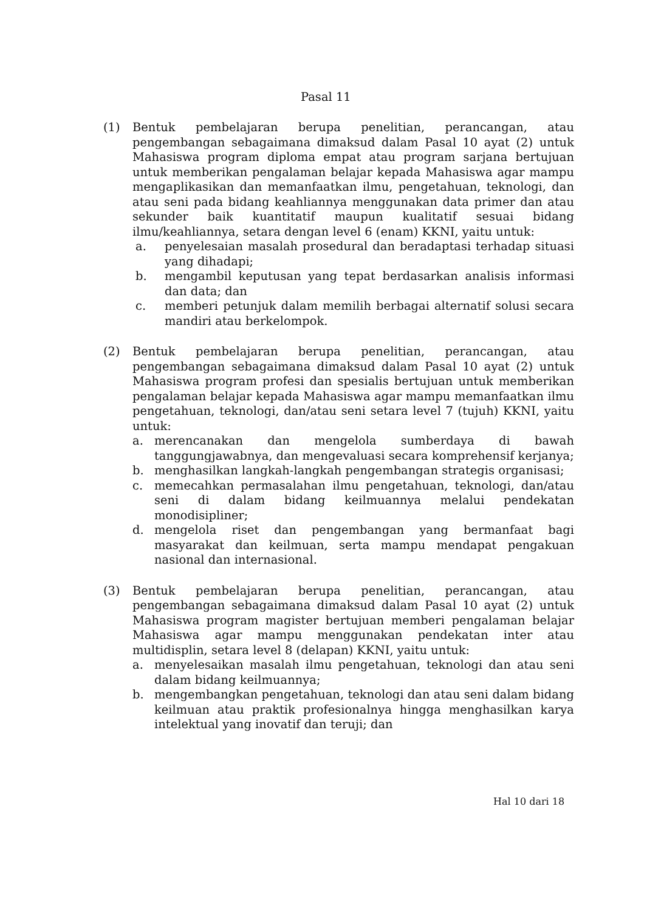Pasal 11
(1) Bentuk pembelajaran berupa penelitian, perancangan, atau pengembangan sebagaimana dimaksud dalam Pasal 10 ayat (2) untuk Mahasiswa program diploma empat atau program sarjana bertujuan untuk memberikan pengalaman belajar kepada Mahasiswa agar mampu mengaplikasikan dan memanfaatkan ilmu, pengetahuan, teknologi, dan atau seni pada bidang keahliannya menggunakan data primer dan atau sekunder baik kuantitatif maupun kualitatif sesuai bidang ilmu/keahliannya, setara dengan level 6 (enam) KKNI, yaitu untuk:
a. penyelesaian masalah prosedural dan beradaptasi terhadap situasi yang dihadapi;
b. mengambil keputusan yang tepat berdasarkan analisis informasi dan data; dan
c. memberi petunjuk dalam memilih berbagai alternatif solusi secara mandiri atau berkelompok.
(2) Bentuk pembelajaran berupa penelitian, perancangan, atau pengembangan sebagaimana dimaksud dalam Pasal 10 ayat (2) untuk Mahasiswa program profesi dan spesialis bertujuan untuk memberikan pengalaman belajar kepada Mahasiswa agar mampu memanfaatkan ilmu pengetahuan, teknologi, dan/atau seni setara level 7 (tujuh) KKNI, yaitu untuk:
a. merencanakan dan mengelola sumberdaya di bawah tanggungjawabnya, dan mengevaluasi secara komprehensif kerjanya;
b. menghasilkan langkah-langkah pengembangan strategis organisasi;
c. memecahkan permasalahan ilmu pengetahuan, teknologi, dan/atau seni di dalam bidang keilmuannya melalui pendekatan monodisipliner;
d. mengelola riset dan pengembangan yang bermanfaat bagi masyarakat dan keilmuan, serta mampu mendapat pengakuan nasional dan internasional.
(3) Bentuk pembelajaran berupa penelitian, perancangan, atau pengembangan sebagaimana dimaksud dalam Pasal 10 ayat (2) untuk Mahasiswa program magister bertujuan memberi pengalaman belajar Mahasiswa agar mampu menggunakan pendekatan inter atau multidisplin, setara level 8 (delapan) KKNI, yaitu untuk:
a. menyelesaikan masalah ilmu pengetahuan, teknologi dan atau seni dalam bidang keilmuannya;
b. mengembangkan pengetahuan, teknologi dan atau seni dalam bidang keilmuan atau praktik profesionalnya hingga menghasilkan karya intelektual yang inovatif dan teruji; dan
Hal 10 dari 18